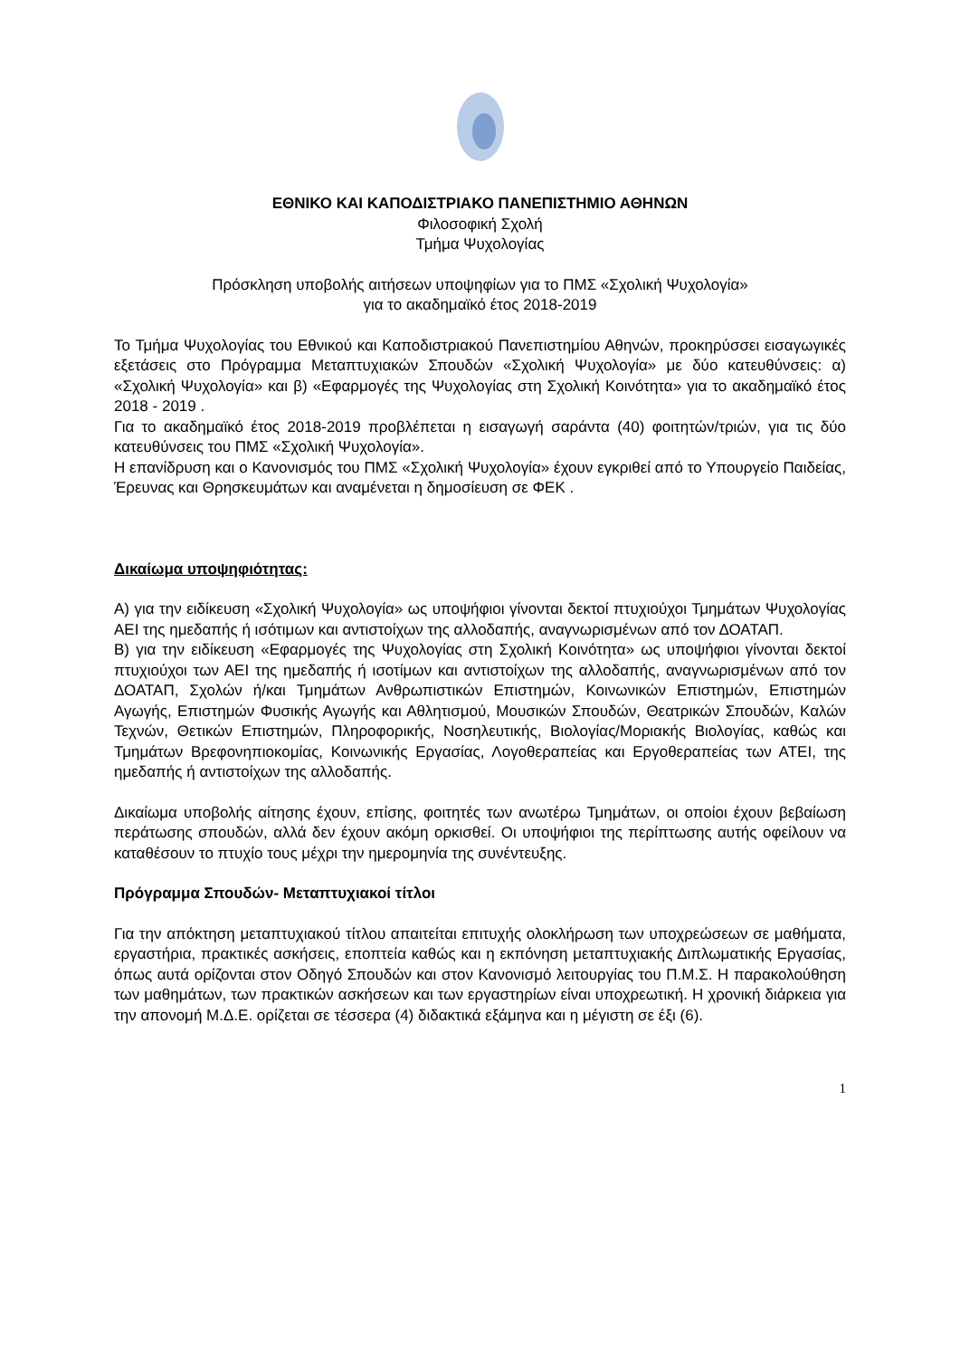ΕΘΝΙΚΟ ΚΑΙ ΚΑΠΟΔΙΣΤΡΙΑΚΟ ΠΑΝΕΠΙΣΤΗΜΙΟ ΑΘΗΝΩΝ
Φιλοσοφική Σχολή
Τμήμα Ψυχολογίας
Πρόσκληση υποβολής αιτήσεων υποψηφίων για το ΠΜΣ «Σχολική Ψυχολογία»
για το ακαδημαϊκό έτος 2018-2019
Το Τμήμα Ψυχολογίας του Εθνικού και Καποδιστριακού Πανεπιστημίου Αθηνών, προκηρύσσει εισαγωγικές εξετάσεις στο Πρόγραμμα Μεταπτυχιακών Σπουδών «Σχολική Ψυχολογία» με δύο κατευθύνσεις: α) «Σχολική Ψυχολογία» και β) «Εφαρμογές της Ψυχολογίας στη Σχολική Κοινότητα» για το ακαδημαϊκό έτος 2018 - 2019 .
Για το ακαδημαϊκό έτος 2018-2019 προβλέπεται η εισαγωγή σαράντα (40) φοιτητών/τριών, για τις δύο κατευθύνσεις του ΠΜΣ «Σχολική Ψυχολογία».
Η επανίδρυση και ο Κανονισμός του ΠΜΣ «Σχολική Ψυχολογία» έχουν εγκριθεί από το Υπουργείο Παιδείας, Έρευνας και Θρησκευμάτων και αναμένεται η δημοσίευση σε ΦΕΚ .
Δικαίωμα υποψηφιότητας:
Α) για την ειδίκευση «Σχολική Ψυχολογία» ως υποψήφιοι γίνονται δεκτοί πτυχιούχοι Τμημάτων Ψυχολογίας ΑΕΙ της ημεδαπής ή ισότιμων και αντιστοίχων της αλλοδαπής, αναγνωρισμένων από τον ΔΟΑΤΑΠ.
Β) για την ειδίκευση «Εφαρμογές της Ψυχολογίας στη Σχολική Κοινότητα» ως υποψήφιοι γίνονται δεκτοί πτυχιούχοι των ΑΕΙ της ημεδαπής ή ισοτίμων και αντιστοίχων της αλλοδαπής, αναγνωρισμένων από τον ΔΟΑΤΑΠ, Σχολών ή/και Τμημάτων Ανθρωπιστικών Επιστημών, Κοινωνικών Επιστημών, Επιστημών Αγωγής, Επιστημών Φυσικής Αγωγής και Αθλητισμού, Μουσικών Σπουδών, Θεατρικών Σπουδών, Καλών Τεχνών, Θετικών Επιστημών, Πληροφορικής, Νοσηλευτικής, Βιολογίας/Μοριακής Βιολογίας, καθώς και Τμημάτων Βρεφονηπιοκομίας, Κοινωνικής Εργασίας, Λογοθεραπείας και Εργοθεραπείας των ΑΤΕΙ, της ημεδαπής ή αντιστοίχων της αλλοδαπής.
Δικαίωμα υποβολής αίτησης έχουν, επίσης, φοιτητές των ανωτέρω Τμημάτων, οι οποίοι έχουν βεβαίωση περάτωσης σπουδών, αλλά δεν έχουν ακόμη ορκισθεί. Οι υποψήφιοι της περίπτωσης αυτής οφείλουν να καταθέσουν το πτυχίο τους μέχρι την ημερομηνία της συνέντευξης.
Πρόγραμμα Σπουδών- Μεταπτυχιακοί τίτλοι
Για την απόκτηση μεταπτυχιακού τίτλου απαιτείται επιτυχής ολοκλήρωση των υποχρεώσεων σε μαθήματα, εργαστήρια, πρακτικές ασκήσεις, εποπτεία καθώς και η εκπόνηση μεταπτυχιακής Διπλωματικής Εργασίας, όπως αυτά ορίζονται στον Οδηγό Σπουδών και στον Κανονισμό λειτουργίας του Π.Μ.Σ. Η παρακολούθηση των μαθημάτων, των πρακτικών ασκήσεων και των εργαστηρίων είναι υποχρεωτική. Η χρονική διάρκεια για την απονομή Μ.Δ.Ε. ορίζεται σε τέσσερα (4) διδακτικά εξάμηνα και η μέγιστη σε έξι (6).
1